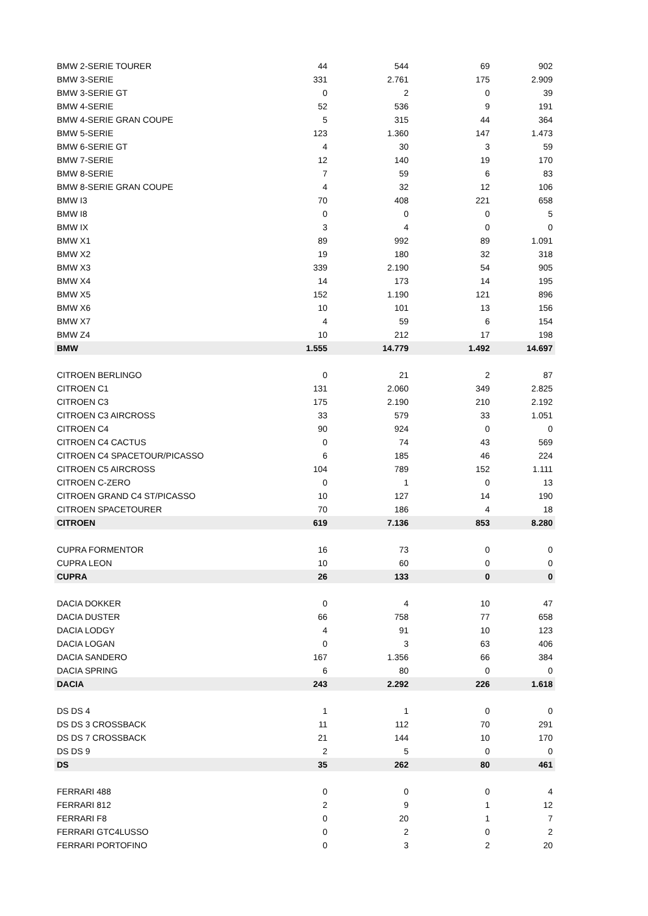| BMW 2-SERIE TOURER | 44 | 544 | 69 | 902 |
| BMW 3-SERIE | 331 | 2.761 | 175 | 2.909 |
| BMW 3-SERIE GT | 0 | 2 | 0 | 39 |
| BMW 4-SERIE | 52 | 536 | 9 | 191 |
| BMW 4-SERIE GRAN COUPE | 5 | 315 | 44 | 364 |
| BMW 5-SERIE | 123 | 1.360 | 147 | 1.473 |
| BMW 6-SERIE GT | 4 | 30 | 3 | 59 |
| BMW 7-SERIE | 12 | 140 | 19 | 170 |
| BMW 8-SERIE | 7 | 59 | 6 | 83 |
| BMW 8-SERIE GRAN COUPE | 4 | 32 | 12 | 106 |
| BMW I3 | 70 | 408 | 221 | 658 |
| BMW I8 | 0 | 0 | 0 | 5 |
| BMW IX | 3 | 4 | 0 | 0 |
| BMW X1 | 89 | 992 | 89 | 1.091 |
| BMW X2 | 19 | 180 | 32 | 318 |
| BMW X3 | 339 | 2.190 | 54 | 905 |
| BMW X4 | 14 | 173 | 14 | 195 |
| BMW X5 | 152 | 1.190 | 121 | 896 |
| BMW X6 | 10 | 101 | 13 | 156 |
| BMW X7 | 4 | 59 | 6 | 154 |
| BMW Z4 | 10 | 212 | 17 | 198 |
| BMW | 1.555 | 14.779 | 1.492 | 14.697 |
| CITROEN BERLINGO | 0 | 21 | 2 | 87 |
| CITROEN C1 | 131 | 2.060 | 349 | 2.825 |
| CITROEN C3 | 175 | 2.190 | 210 | 2.192 |
| CITROEN C3 AIRCROSS | 33 | 579 | 33 | 1.051 |
| CITROEN C4 | 90 | 924 | 0 | 0 |
| CITROEN C4 CACTUS | 0 | 74 | 43 | 569 |
| CITROEN C4 SPACETOUR/PICASSO | 6 | 185 | 46 | 224 |
| CITROEN C5 AIRCROSS | 104 | 789 | 152 | 1.111 |
| CITROEN C-ZERO | 0 | 1 | 0 | 13 |
| CITROEN GRAND C4 ST/PICASSO | 10 | 127 | 14 | 190 |
| CITROEN SPACETOURER | 70 | 186 | 4 | 18 |
| CITROEN | 619 | 7.136 | 853 | 8.280 |
| CUPRA FORMENTOR | 16 | 73 | 0 | 0 |
| CUPRA LEON | 10 | 60 | 0 | 0 |
| CUPRA | 26 | 133 | 0 | 0 |
| DACIA DOKKER | 0 | 4 | 10 | 47 |
| DACIA DUSTER | 66 | 758 | 77 | 658 |
| DACIA LODGY | 4 | 91 | 10 | 123 |
| DACIA LOGAN | 0 | 3 | 63 | 406 |
| DACIA SANDERO | 167 | 1.356 | 66 | 384 |
| DACIA SPRING | 6 | 80 | 0 | 0 |
| DACIA | 243 | 2.292 | 226 | 1.618 |
| DS DS 4 | 1 | 1 | 0 | 0 |
| DS DS 3 CROSSBACK | 11 | 112 | 70 | 291 |
| DS DS 7 CROSSBACK | 21 | 144 | 10 | 170 |
| DS DS 9 | 2 | 5 | 0 | 0 |
| DS | 35 | 262 | 80 | 461 |
| FERRARI 488 | 0 | 0 | 0 | 4 |
| FERRARI 812 | 2 | 9 | 1 | 12 |
| FERRARI F8 | 0 | 20 | 1 | 7 |
| FERRARI GTC4LUSSO | 0 | 2 | 0 | 2 |
| FERRARI PORTOFINO | 0 | 3 | 2 | 20 |